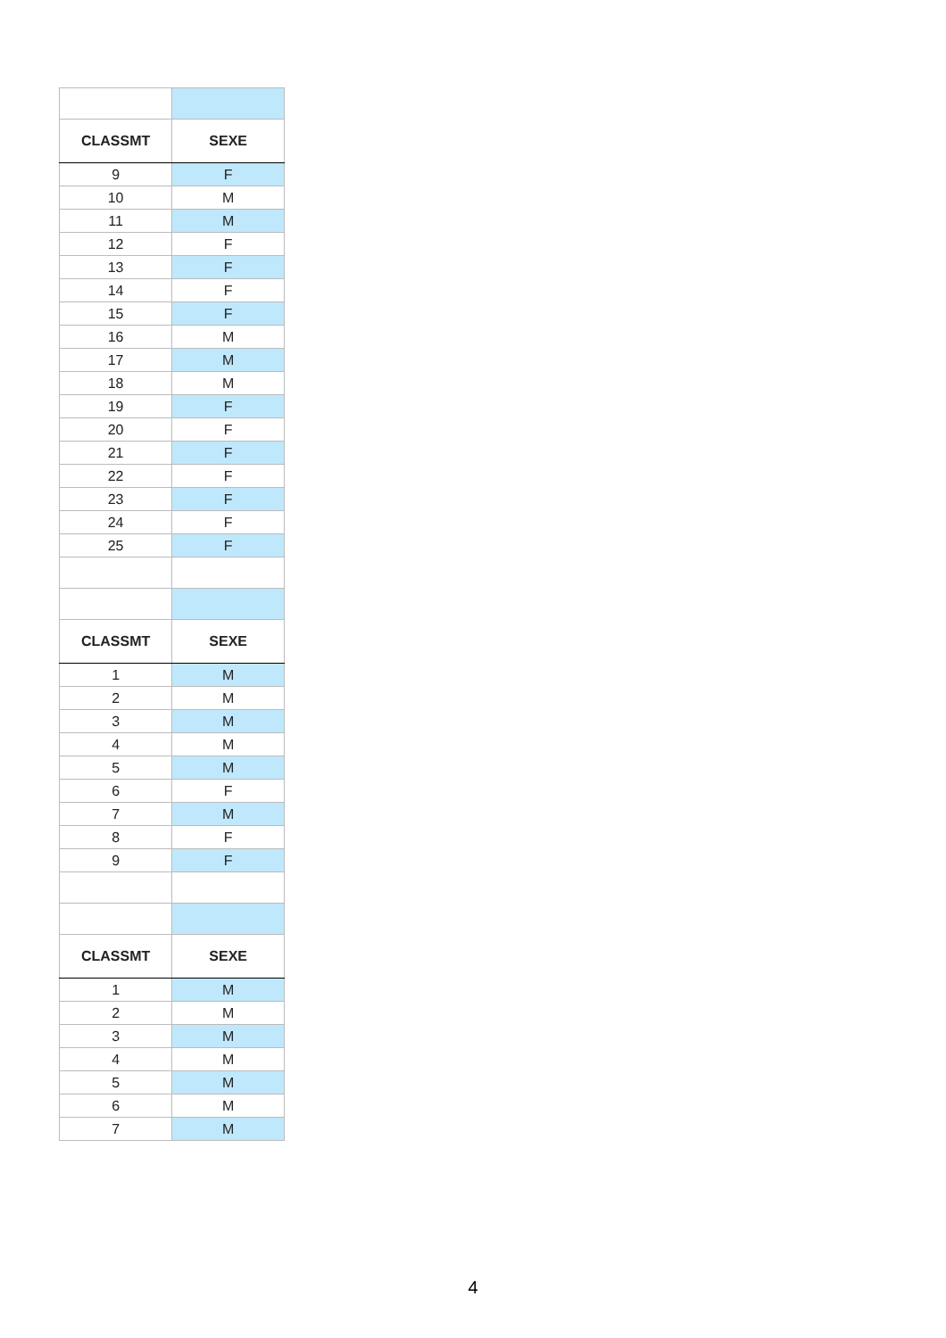| CLASSMT | SEXE |
| --- | --- |
| 9 | F |
| 10 | M |
| 11 | M |
| 12 | F |
| 13 | F |
| 14 | F |
| 15 | F |
| 16 | M |
| 17 | M |
| 18 | M |
| 19 | F |
| 20 | F |
| 21 | F |
| 22 | F |
| 23 | F |
| 24 | F |
| 25 | F |
| CLASSMT | SEXE |
| 1 | M |
| 2 | M |
| 3 | M |
| 4 | M |
| 5 | M |
| 6 | F |
| 7 | M |
| 8 | F |
| 9 | F |
| CLASSMT | SEXE |
| 1 | M |
| 2 | M |
| 3 | M |
| 4 | M |
| 5 | M |
| 6 | M |
| 7 | M |
4